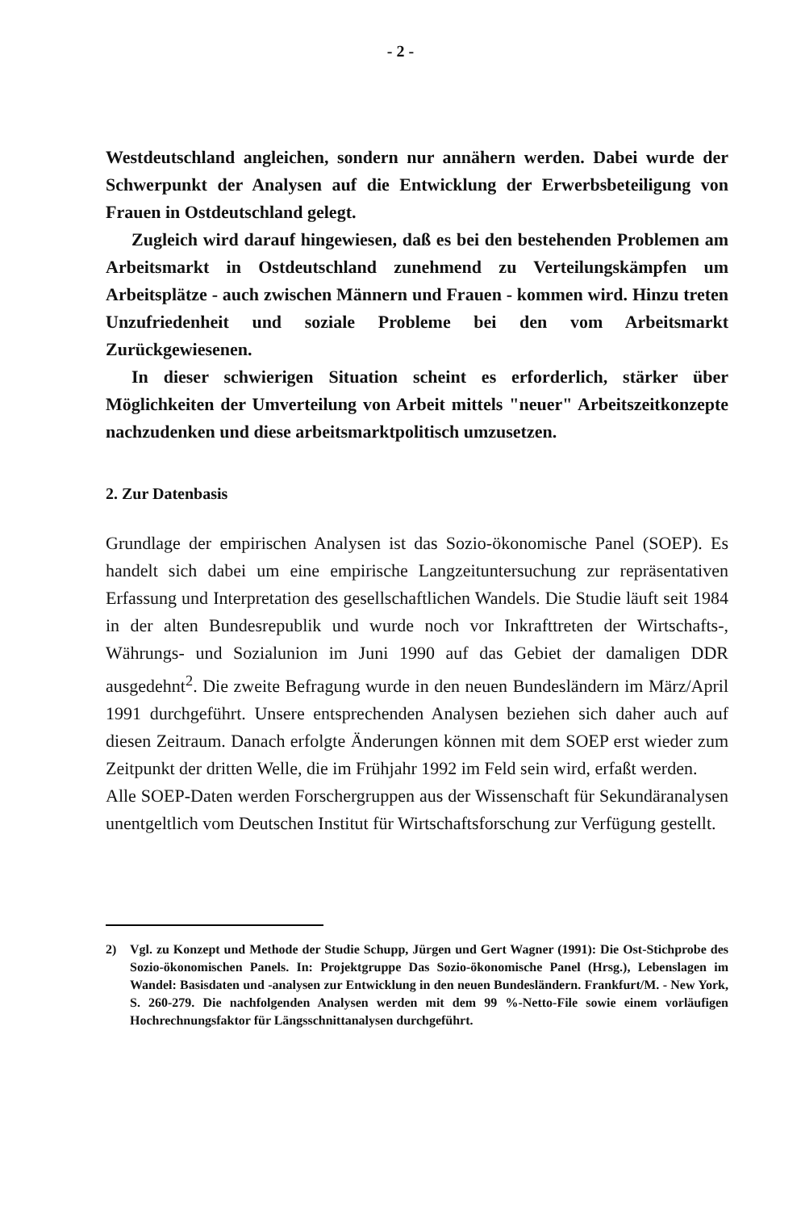- 2 -
Westdeutschland angleichen, sondern nur annähern werden. Dabei wurde der Schwerpunkt der Analysen auf die Entwicklung der Erwerbsbeteiligung von Frauen in Ostdeutschland gelegt.
Zugleich wird darauf hingewiesen, daß es bei den bestehenden Problemen am Arbeitsmarkt in Ostdeutschland zunehmend zu Verteilungskämpfen um Arbeitsplätze - auch zwischen Männern und Frauen - kommen wird. Hinzu treten Unzufriedenheit und soziale Probleme bei den vom Arbeitsmarkt Zurückgewiesenen.
In dieser schwierigen Situation scheint es erforderlich, stärker über Möglichkeiten der Umverteilung von Arbeit mittels "neuer" Arbeitszeitkonzepte nachzudenken und diese arbeitsmarktpolitisch umzusetzen.
2. Zur Datenbasis
Grundlage der empirischen Analysen ist das Sozio-ökonomische Panel (SOEP). Es handelt sich dabei um eine empirische Langzeituntersuchung zur repräsentativen Erfassung und Interpretation des gesellschaftlichen Wandels. Die Studie läuft seit 1984 in der alten Bundesrepublik und wurde noch vor Inkrafttreten der Wirtschafts-, Währungs- und Sozialunion im Juni 1990 auf das Gebiet der damaligen DDR ausgedehnt<sup>2</sup>. Die zweite Befragung wurde in den neuen Bundesländern im März/April 1991 durchgeführt. Unsere entsprechenden Analysen beziehen sich daher auch auf diesen Zeitraum. Danach erfolgte Änderungen können mit dem SOEP erst wieder zum Zeitpunkt der dritten Welle, die im Frühjahr 1992 im Feld sein wird, erfaßt werden.
Alle SOEP-Daten werden Forschergruppen aus der Wissenschaft für Sekundäranalysen unentgeltlich vom Deutschen Institut für Wirtschaftsforschung zur Verfügung gestellt.
2) Vgl. zu Konzept und Methode der Studie Schupp, Jürgen und Gert Wagner (1991): Die Ost-Stichprobe des Sozio-ökonomischen Panels. In: Projektgruppe Das Sozio-ökonomische Panel (Hrsg.), Lebenslagen im Wandel: Basisdaten und -analysen zur Entwicklung in den neuen Bundesländern. Frankfurt/M. - New York, S. 260-279. Die nachfolgenden Analysen werden mit dem 99 %-Netto-File sowie einem vorläufigen Hochrechnungsfaktor für Längsschnittanalysen durchgeführt.